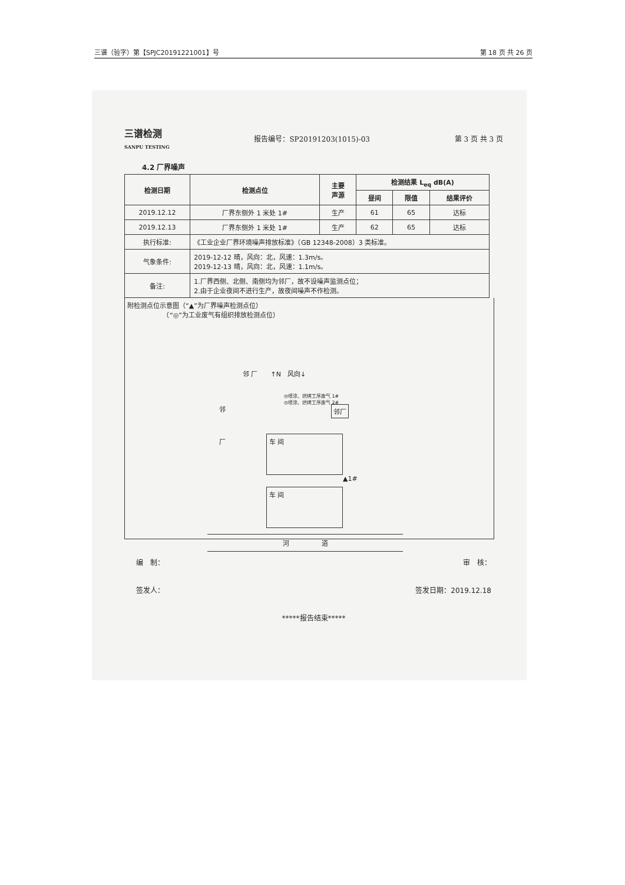三谱（验字）第【SPJC20191221001】号 第 18 页 共 26 页
三谱检测
SANPU TESTING
报告编号：SP20191203(1015)-03 第 3 页 共 3 页
4.2 厂界噪声
| 检测日期 | 检测点位 | 主要 声源 | 检测结果 L<sub>eq</sub> dB(A) | | |
| --- | --- | --- | --- | --- | --- |
| | | | 昼间 | 限值 | 结果评价 |
| 2019.12.12 | 厂界东侧外 1 米处 1# | 生产 | 61 | 65 | 达标 |
| 2019.12.13 | 厂界东侧外 1 米处 1# | 生产 | 62 | 65 | 达标 |
| 执行标准: | 《工业企业厂界环境噪声排放标准》（GB 12348-2008）3 类标准。 | | | | |
| 气象条件: | 2019-12-12 晴，风向：北，风速：1.3m/s。 2019-12-13 晴，风向：北，风速：1.1m/s。 | | | | |
| 备注: | 1.厂界西侧、北侧、南侧均为邻厂，故不设噪声监测点位； 2.由于企业夜间不进行生产，故夜间噪声不作检测。 | | | | |
附检测点位示意图（“▲”为厂界噪声检测点位）
　　　　　　（“◎”为工业废气有组织排放检测点位）
邻 厂　　↑N　风向↓
◎喷涂、烘烤工序废气 1#
◎喷涂、烘烤工序废气 2#
邻厂
邻
厂
车 间
车 间
▲1#
河　　　　　道
编　制： 审　核：
签发人： 签发日期：2019.12.18
*****报告结束*****